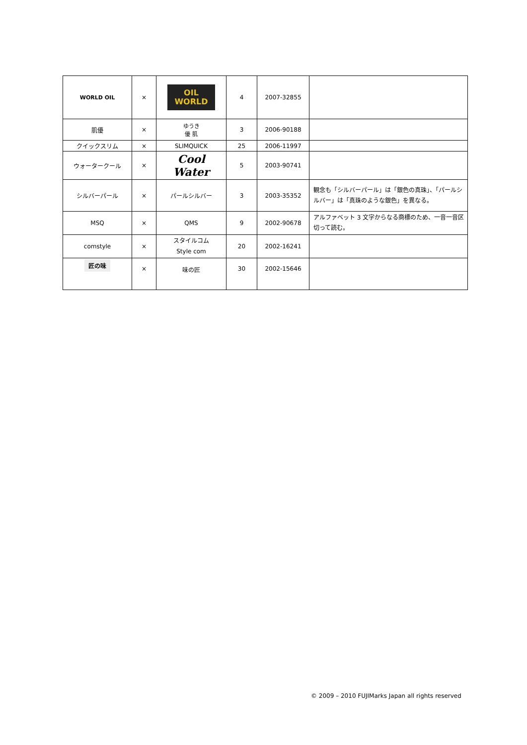| WORLD OIL | × | OIL WORLD | 4 | 2007-32855 | |
| 肌優 | × | ゆうき 優 肌 | 3 | 2006-90188 | |
| クイックスリム | × | SLIMQUICK | 25 | 2006-11997 | |
| ウォータークール | × | Cool Water | 5 | 2003-90741 | |
| シルバーパール | × | パールシルバー | 3 | 2003-35352 | 観念も「シルバーパール」は「銀色の真珠」、「パールシルバー」は「真珠のような銀色」を異なる。 |
| MSQ | × | QMS | 9 | 2002-90678 | アルファベット 3 文字からなる商標のため、一音一音区切って読む。 |
| comstyle | × | スタイルコム Style com | 20 | 2002-16241 | |
| 匠の味 | × | 味の匠 | 30 | 2002-15646 | |
© 2009 – 2010 FUJIMarks Japan all rights reserved